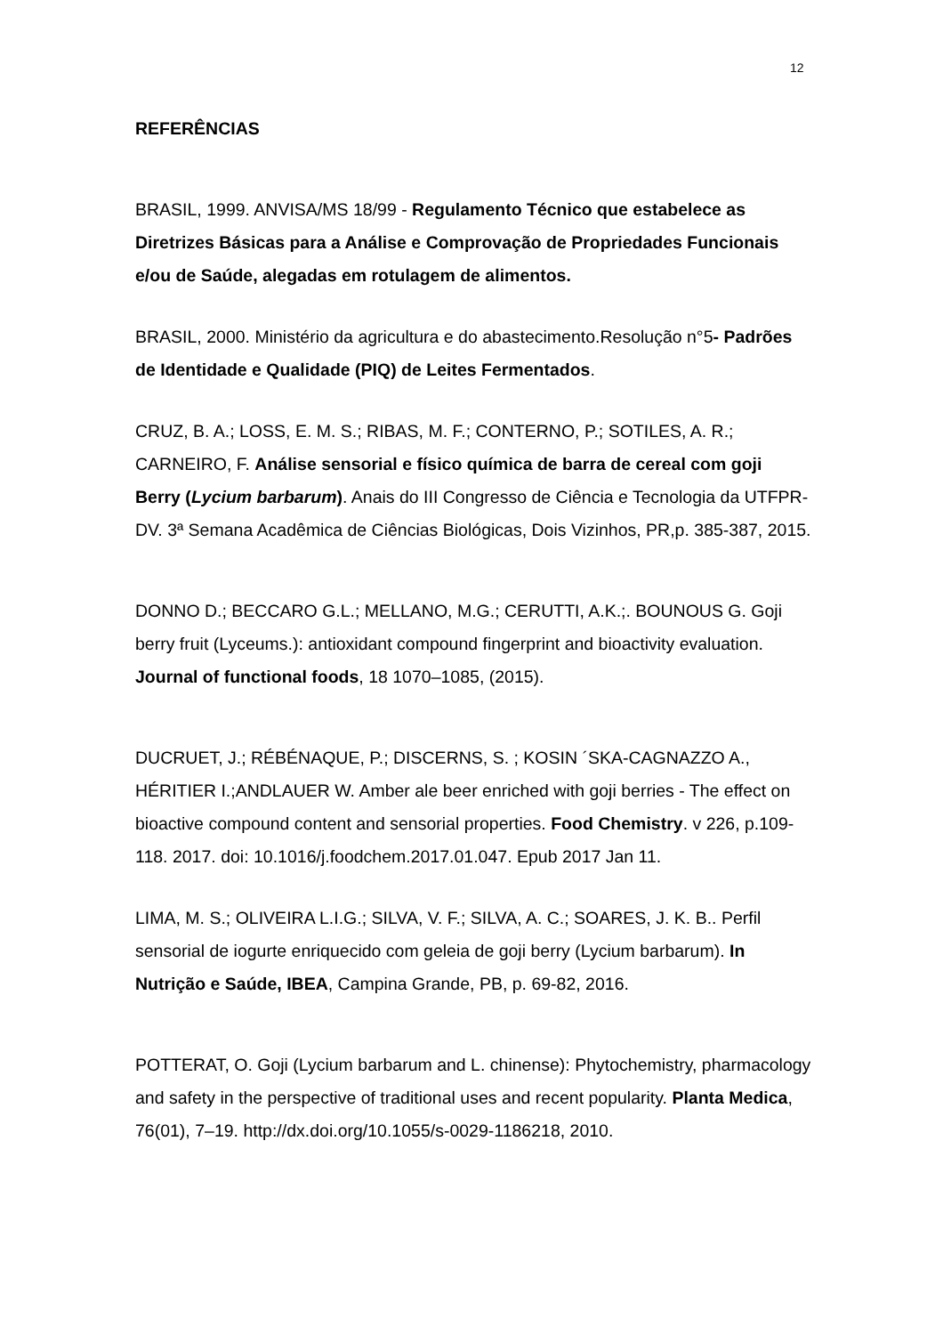12
REFERÊNCIAS
BRASIL, 1999. ANVISA/MS 18/99 - Regulamento Técnico que estabelece as Diretrizes Básicas para a Análise e Comprovação de Propriedades Funcionais e/ou de Saúde, alegadas em rotulagem de alimentos.
BRASIL, 2000. Ministério da agricultura e do abastecimento.Resolução n°5- Padrões de Identidade e Qualidade (PIQ) de Leites Fermentados.
CRUZ, B. A.; LOSS, E. M. S.; RIBAS, M. F.; CONTERNO, P.; SOTILES, A. R.; CARNEIRO, F. Análise sensorial e físico química de barra de cereal com goji Berry (Lycium barbarum). Anais do III Congresso de Ciência e Tecnologia da UTFPR-DV. 3ª Semana Acadêmica de Ciências Biológicas, Dois Vizinhos, PR,p. 385-387, 2015.
DONNO D.; BECCARO G.L.; MELLANO, M.G.; CERUTTI, A.K.;. BOUNOUS G. Goji berry fruit (Lyceums.): antioxidant compound fingerprint and bioactivity evaluation. Journal of functional foods, 18 1070–1085, (2015).
DUCRUET, J.; RÉBÉNAQUE, P.; DISCERNS, S. ; KOSIN ´SKA-CAGNAZZO A., HÉRITIER I.;ANDLAUER W. Amber ale beer enriched with goji berries - The effect on bioactive compound content and sensorial properties. Food Chemistry. v 226, p.109-118. 2017. doi: 10.1016/j.foodchem.2017.01.047. Epub 2017 Jan 11.
LIMA, M. S.; OLIVEIRA L.I.G.; SILVA, V. F.; SILVA, A. C.; SOARES, J. K. B.. Perfil sensorial de iogurte enriquecido com geleia de goji berry (Lycium barbarum). In Nutrição e Saúde, IBEA, Campina Grande, PB, p. 69-82, 2016.
POTTERAT, O. Goji (Lycium barbarum and L. chinense): Phytochemistry, pharmacology and safety in the perspective of traditional uses and recent popularity. Planta Medica, 76(01), 7–19. http://dx.doi.org/10.1055/s-0029-1186218, 2010.